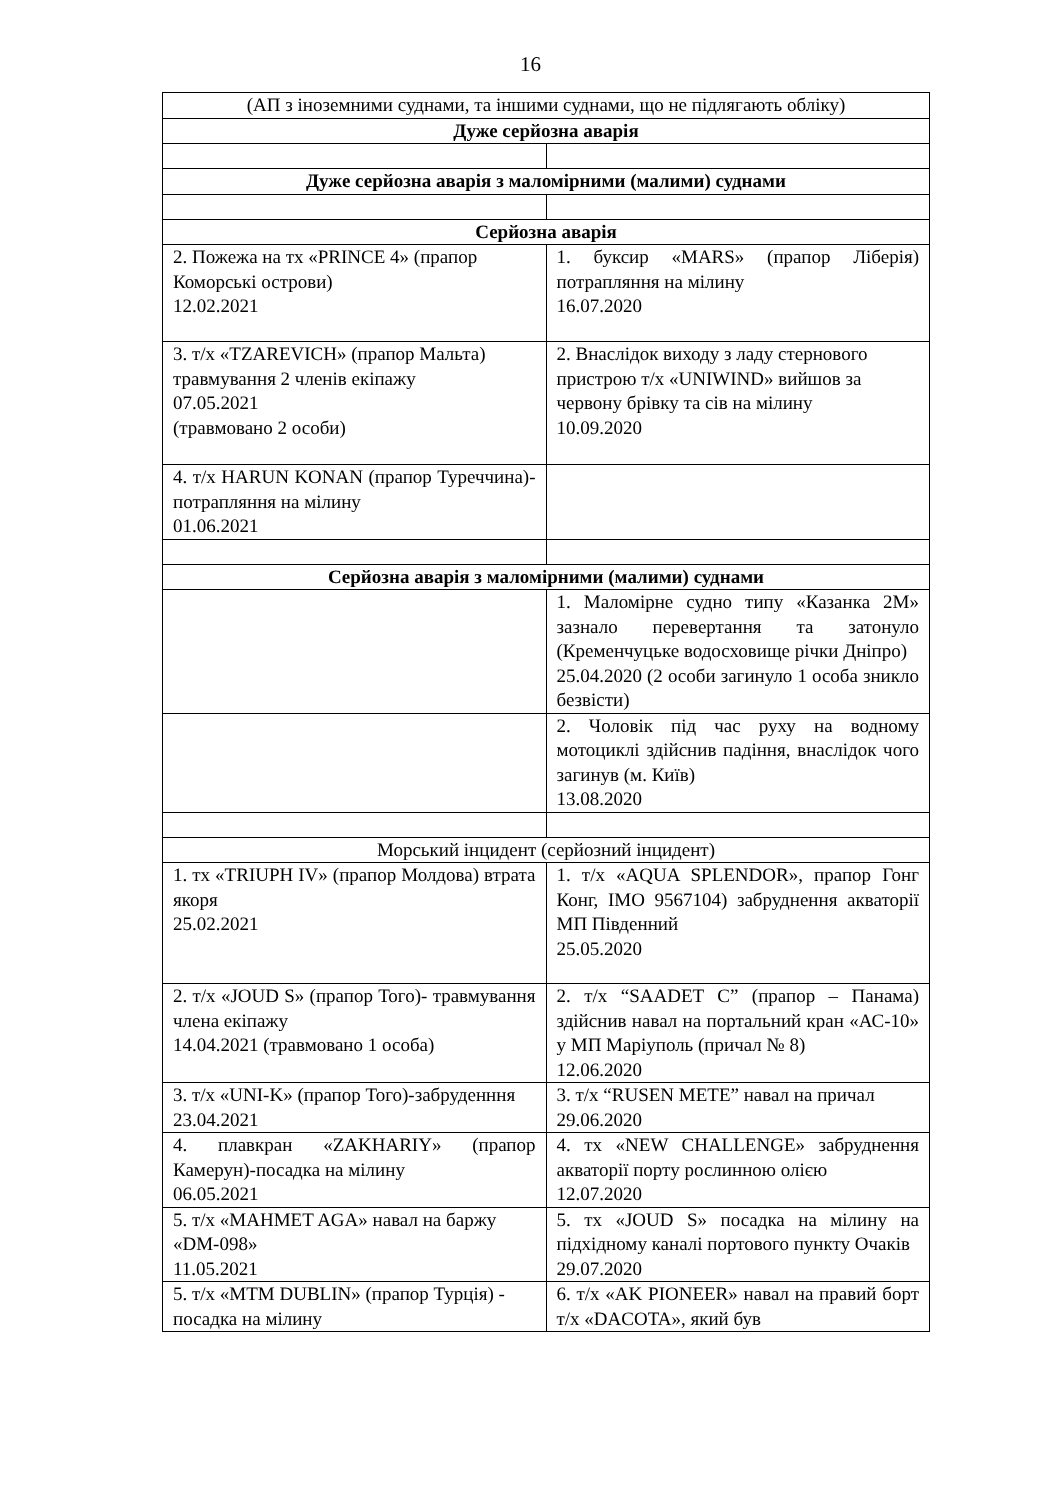16
| (АП з іноземними суднами, та іншими суднами, що не підлягають обліку) | |
| Дуже серйозна аварія | |
| Дуже серйозна аварія з маломірними (малими) суднами | |
| Серйозна аварія | |
| 2. Пожежа на тх «PRINCE 4» (прапор Коморські острови) 12.02.2021 | 1. буксир «MARS» (прапор Ліберія) потрапляння на мілину 16.07.2020 |
| 3. т/х «TZAREVICH» (прапор Мальта) травмування 2 членів екіпажу 07.05.2021 (травмовано 2 особи) | 2. Внаслідок виходу з ладу стернового пристрою т/х «UNIWIND» вийшов за червону брівку та сів на мілину 10.09.2020 |
| 4. т/х HARUN KONAN (прапор Туреччина)- потрапляння на мілину 01.06.2021 | |
| Серйозна аварія з маломірними (малими) суднами | |
| | 1. Маломірне судно типу «Казанка 2М» зазнало перевертання та затонуло (Кременчуцьке водосховище річки Дніпро) 25.04.2020 (2 особи загинуло 1 особа зникло безвісти) |
| | 2. Чоловік під час руху на водному мотоциклі здійснив падіння, внаслідок чого загинув (м. Київ) 13.08.2020 |
| Морський інцидент (серйозний інцидент) | |
| 1. тх «TRIUPH IV» (прапор Молдова) втрата якоря 25.02.2021 | 1. т/х «AQUA SPLENDOR», прапор Гонг Конг, IMO 9567104) забруднення акваторії МП Південний 25.05.2020 |
| 2. т/х «JOUD S» (прапор Того)- травмування члена екіпажу 14.04.2021 (травмовано 1 особа) | 2. т/х “SAADET C” (прапор – Панама) здійснив навал на портальний кран «АС-10» у МП Маріуполь (причал № 8) 12.06.2020 |
| 3. т/х «UNI-K» (прапор Того)-забруденння 23.04.2021 | 3. т/х “RUSEN METE” навал на причал 29.06.2020 |
| 4. плавкран «ZAKHARIY» (прапор Камерун)-посадка на мілину 06.05.2021 | 4. тх «NEW CHALLENGE» забруднення акваторії порту рослинною олією 12.07.2020 |
| 5. т/х «MAHMET AGA» навал на баржу «DM-098» 11.05.2021 | 5. тх «JOUD S» посадка на мілину на підхідному каналі портового пункту Очаків 29.07.2020 |
| 5. т/х «MTM DUBLIN» (прапор Турція) - посадка на мілину | 6. т/х «AK PIONEER» навал на правий борт т/х «DACOTA», який був |